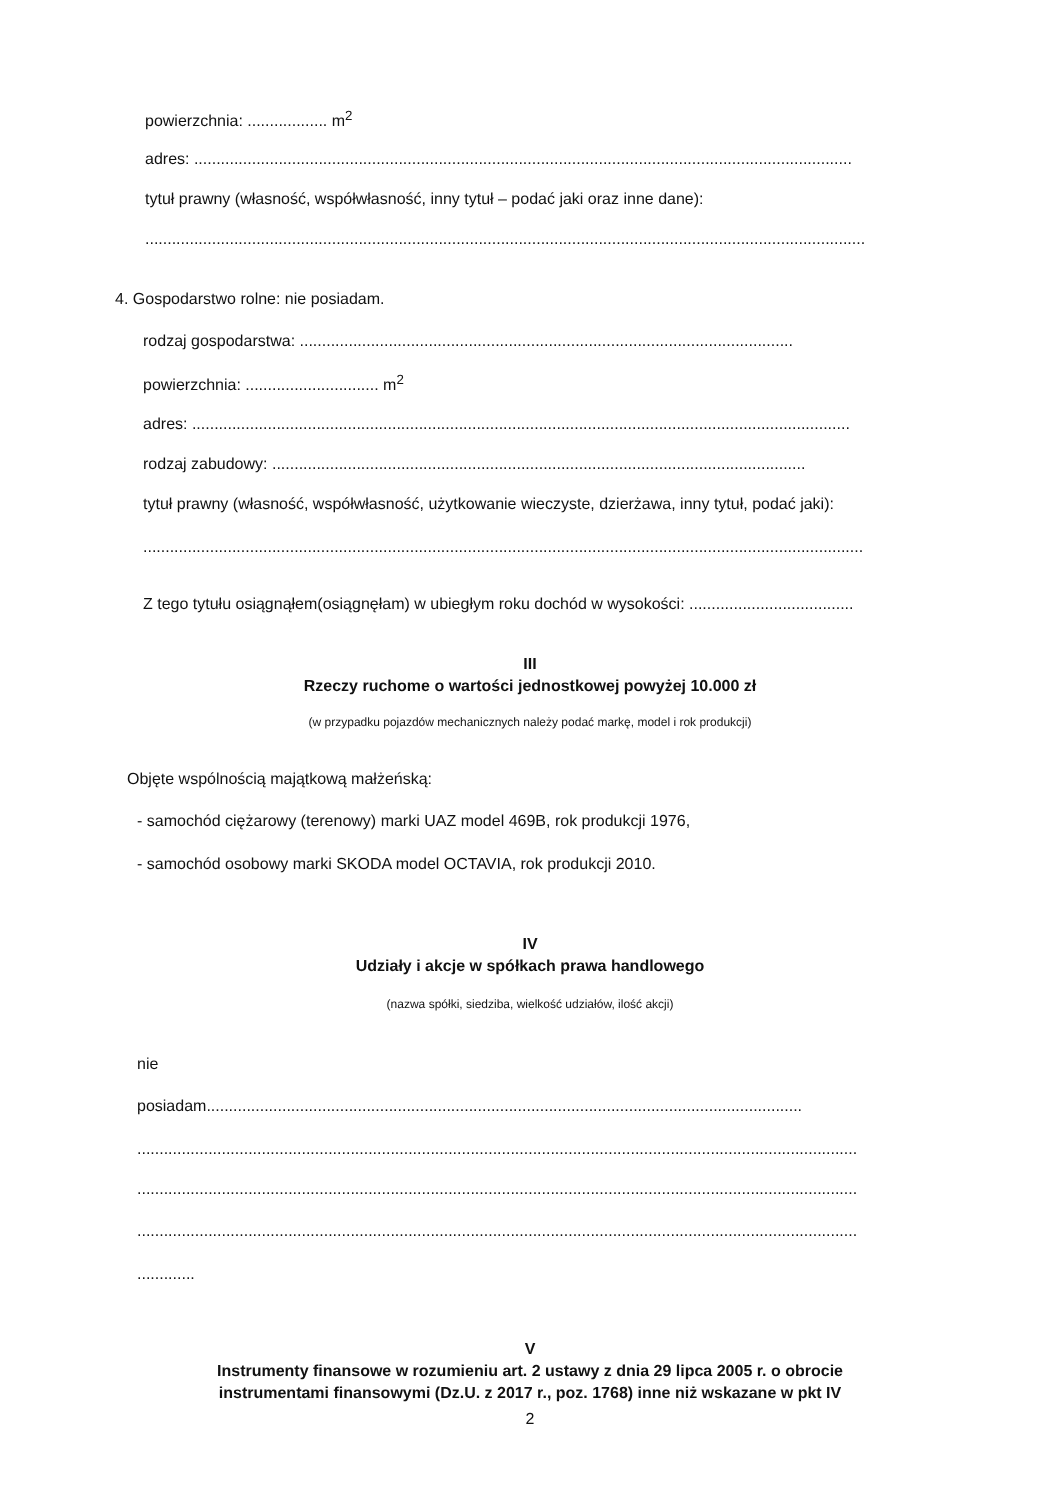powierzchnia: .................. m<sup>2</sup>
adres: ....................................................................................................................................................
tytuł prawny (własność, współwłasność, inny tytuł – podać jaki oraz inne dane):
..................................................................................................................................................................
4. Gospodarstwo rolne: nie posiadam.
rodzaj gospodarstwa: ...............................................................................................................
powierzchnia: .............................. m<sup>2</sup>
adres: ....................................................................................................................................................
rodzaj zabudowy: ........................................................................................................................
tytuł prawny (własność, współwłasność, użytkowanie wieczyste, dzierżawa, inny tytuł, podać jaki):
..................................................................................................................................................................
Z tego tytułu osiągnąłem(osiągnęłam) w ubiegłym roku dochód w wysokości: .....................................
III
Rzeczy ruchome o wartości jednostkowej powyżej 10.000 zł
(w przypadku pojazdów mechanicznych należy podać markę, model i rok produkcji)
Objęte wspólnością majątkową małżeńską:
- samochód ciężarowy (terenowy) marki UAZ model 469B, rok produkcji 1976,
- samochód osobowy marki SKODA model OCTAVIA, rok produkcji 2010.
IV
Udziały i akcje w spółkach prawa handlowego
(nazwa spółki, siedziba, wielkość udziałów, ilość akcji)
nie
posiadam......................................................................................................................................
..................................................................................................................................................................
..................................................................................................................................................................
..................................................................................................................................................................
.............
V
Instrumenty finansowe w rozumieniu art. 2 ustawy z dnia 29 lipca 2005 r. o obrocie
instrumentami finansowymi (Dz.U. z 2017 r., poz. 1768) inne niż wskazane w pkt IV
2